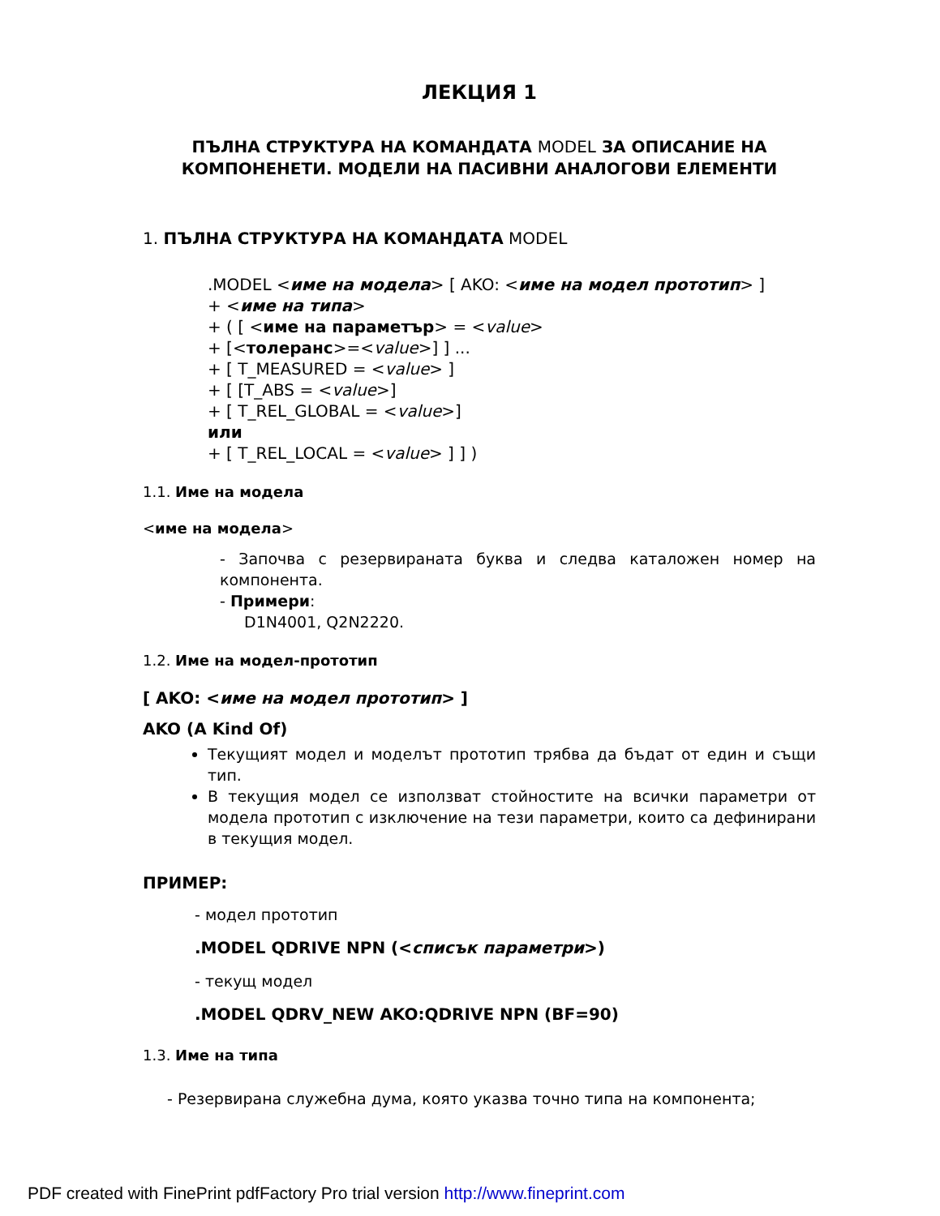ЛЕКЦИЯ 1
ПЪЛНА СТРУКТУРА НА КОМАНДАТА MODEL ЗА ОПИСАНИЕ НА КОМПОНЕНЕТИ. МОДЕЛИ НА ПАСИВНИ АНАЛОГОВИ ЕЛЕМЕНТИ
1. ПЪЛНА СТРУКТУРА НА КОМАНДАТА MODEL
.MODEL <име на модела> [ AKO: <име на модел прототип> ]
+ <име на типа>
+ ( [ <име на параметър> = <value>
+ [<толеранс>=<value>] ] ...
+ [ T_MEASURED = <value> ]
+ [ [T_ABS = <value>]
+ [ T_REL_GLOBAL = <value>]
или
+ [ T_REL_LOCAL = <value> ] ] )
1.1. Име на модела
<име на модела>
- Започва с резервираната буква и следва каталожен номер на компонента.
- Примери:
D1N4001, Q2N2220.
1.2. Име на модел-прототип
[ AKO: <име на модел прототип> ]
AKO (A Kind Of)
Текущият модел и моделът прототип трябва да бъдат от един и същи тип.
В текущия модел се използват стойностите на всички параметри от модела прототип с изключение на тези параметри, които са дефинирани в текущия модел.
ПРИМЕР:
- модел прототип
.MODEL QDRIVE NPN (<списък параметри>)
- текущ модел
.MODEL QDRV_NEW AKO:QDRIVE NPN (BF=90)
1.3. Име на типа
- Резервирана служебна дума, която указва точно типа на компонента;
PDF created with FinePrint pdfFactory Pro trial version http://www.fineprint.com